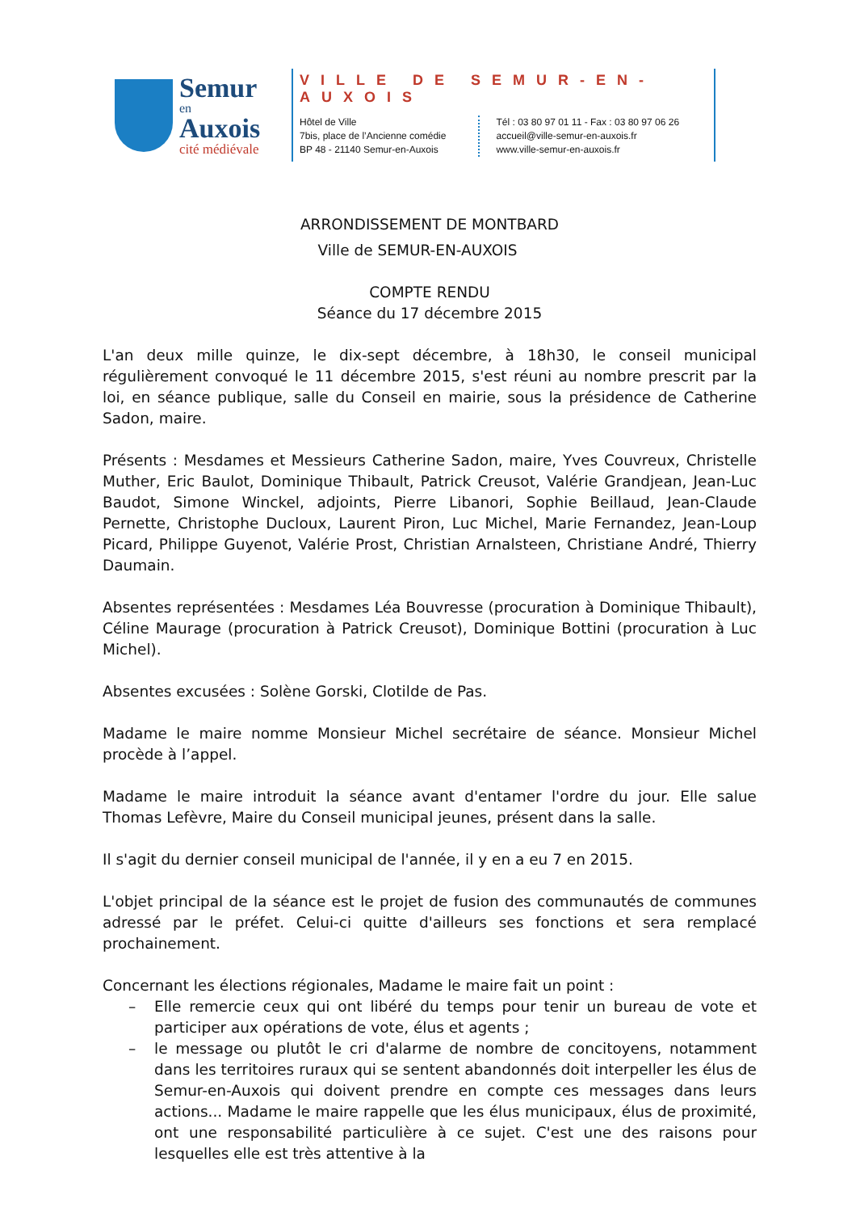Semur
en
Auxois
cité médiévale
VILLE DE SEMUR-EN-AUXOIS
Hôtel de Ville
7bis, place de l’Ancienne comédie
BP 48 - 21140 Semur-en-Auxois
Tél : 03 80 97 01 11 - Fax : 03 80 97 06 26
accueil@ville-semur-en-auxois.fr
www.ville-semur-en-auxois.fr
ARRONDISSEMENT DE MONTBARD
Ville de SEMUR-EN-AUXOIS
COMPTE RENDU
Séance du 17 décembre 2015
L'an deux mille quinze, le dix-sept décembre, à 18h30, le conseil municipal régulièrement convoqué le 11 décembre 2015, s'est réuni au nombre prescrit par la loi, en séance publique, salle du Conseil en mairie, sous la présidence de Catherine Sadon, maire.
Présents : Mesdames et Messieurs Catherine Sadon, maire, Yves Couvreux, Christelle Muther, Eric Baulot, Dominique Thibault, Patrick Creusot, Valérie Grandjean, Jean-Luc Baudot, Simone Winckel, adjoints, Pierre Libanori, Sophie Beillaud, Jean-Claude Pernette, Christophe Ducloux, Laurent Piron, Luc Michel, Marie Fernandez, Jean-Loup Picard, Philippe Guyenot, Valérie Prost, Christian Arnalsteen, Christiane André, Thierry Daumain.
Absentes représentées : Mesdames Léa Bouvresse (procuration à Dominique Thibault), Céline Maurage (procuration à Patrick Creusot), Dominique Bottini (procuration à Luc Michel).
Absentes excusées : Solène Gorski, Clotilde de Pas.
Madame le maire nomme Monsieur Michel secrétaire de séance. Monsieur Michel procède à l’appel.
Madame le maire introduit la séance avant d'entamer l'ordre du jour. Elle salue Thomas Lefèvre, Maire du Conseil municipal jeunes, présent dans la salle.
Il s'agit du dernier conseil municipal de l'année, il y en a eu 7 en 2015.
L'objet principal de la séance est le projet de fusion des communautés de communes adressé par le préfet. Celui-ci quitte d'ailleurs ses fonctions et sera remplacé prochainement.
Concernant les élections régionales, Madame le maire fait un point :
– Elle remercie ceux qui ont libéré du temps pour tenir un bureau de vote et participer aux opérations de vote, élus et agents ;
– le message ou plutôt le cri d'alarme de nombre de concitoyens, notamment dans les territoires ruraux qui se sentent abandonnés doit interpeller les élus de Semur-en-Auxois qui doivent prendre en compte ces messages dans leurs actions... Madame le maire rappelle que les élus municipaux, élus de proximité, ont une responsabilité particulière à ce sujet. C'est une des raisons pour lesquelles elle est très attentive à la